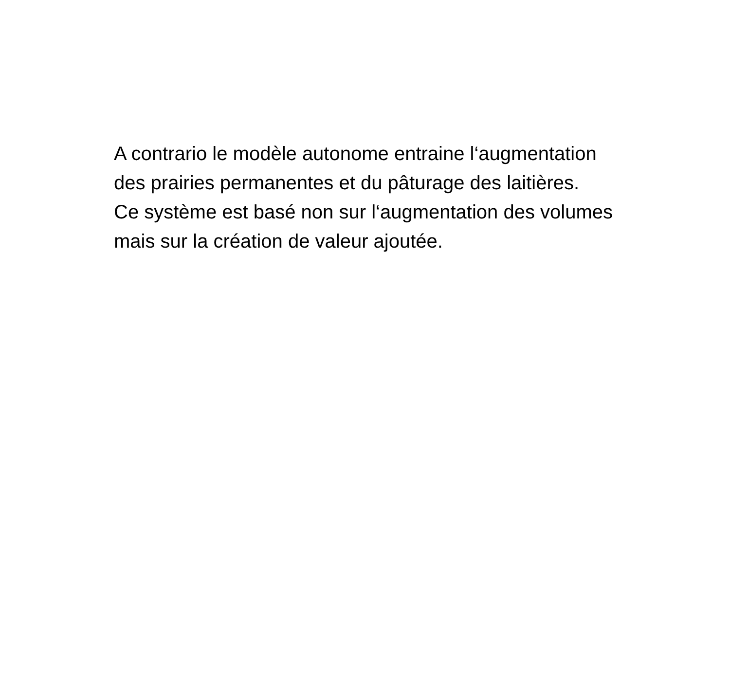A contrario le modèle autonome entraine l‘augmentation des prairies permanentes et du pâturage des laitières.
Ce système est basé non sur l‘augmentation des volumes mais sur la création de valeur ajoutée.